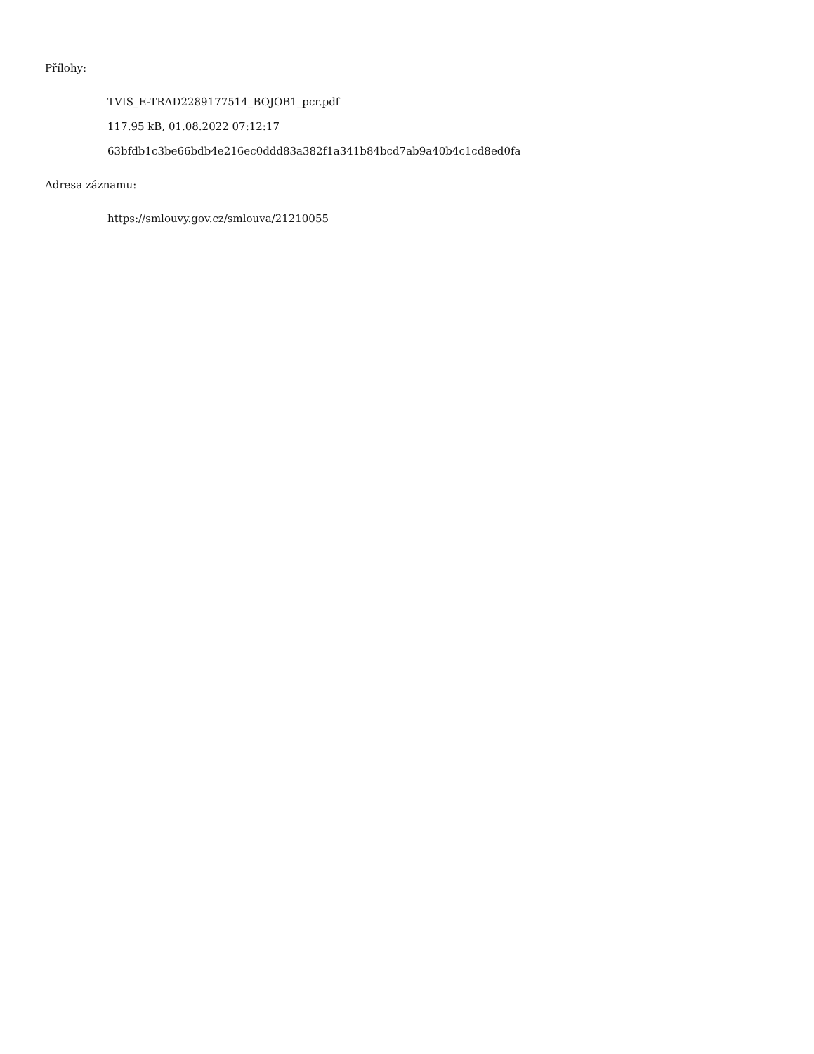Přílohy:
TVIS_E-TRAD2289177514_BOJOB1_pcr.pdf
117.95 kB, 01.08.2022 07:12:17
63bfdb1c3be66bdb4e216ec0ddd83a382f1a341b84bcd7ab9a40b4c1cd8ed0fa
Adresa záznamu:
https://smlouvy.gov.cz/smlouva/21210055